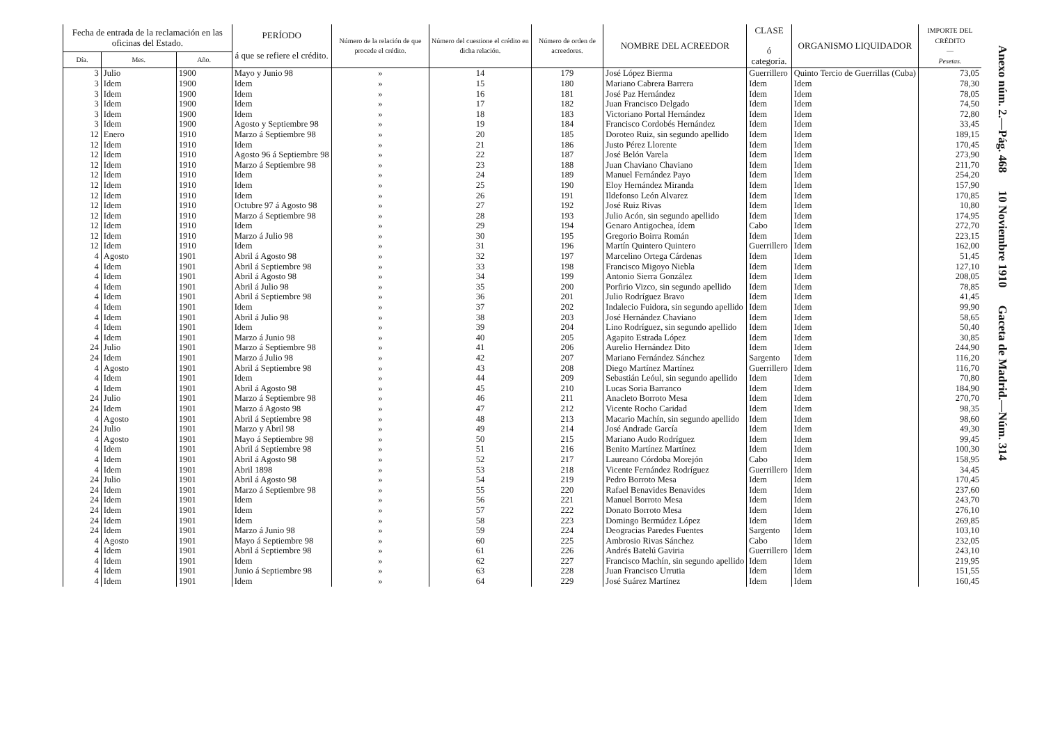| Fecha de entrada de la reclamación en las oficinas del Estado. | | | PERÍODO á que se refiere el crédito. | Número de la relación de que procede el crédito. | Número del cuestione el crédito en dicha relación. | Número de orden de acreedores. | NOMBRE DEL ACREEDOR | CLASE ó categoría. | ORGANISMO LIQUIDADOR | IMPORTE DEL CRÉDITO — Pesetas. |
| --- | --- | --- | --- | --- | --- | --- | --- | --- | --- | --- |
| Día. | Mes. | Año. | | | | | | | | |
| 3 | Julio | 1900 | Mayo y Junio 98 | » | 14 | 179 | José López Bierma | Guerrillero | Quinto Tercio de Guerrillas (Cuba) | 73,05 |
| 3 | Idem | 1900 | Idem | » | 15 | 180 | Mariano Cabrera Barrera | Idem | Idem | 78,30 |
| 3 | Idem | 1900 | Idem | » | 16 | 181 | José Paz Hernández | Idem | Idem | 78,05 |
| 3 | Idem | 1900 | Idem | » | 17 | 182 | Juan Francisco Delgado | Idem | Idem | 74,50 |
| 3 | Idem | 1900 | Idem | » | 18 | 183 | Victoriano Portal Hernández | Idem | Idem | 72,80 |
| 3 | Idem | 1900 | Agosto y Septiembre 98 | » | 19 | 184 | Francisco Cordobés Hernández | Idem | Idem | 33,45 |
| 12 | Enero | 1910 | Marzo á Septiembre 98 | » | 20 | 185 | Doroteo Ruiz, sin segundo apellido | Idem | Idem | 189,15 |
| 12 | Idem | 1910 | Idem | » | 21 | 186 | Justo Pérez Llorente | Idem | Idem | 170,45 |
| 12 | Idem | 1910 | Agosto 96 á Septiembre 98 | » | 22 | 187 | José Belón Varela | Idem | Idem | 273,90 |
| 12 | Idem | 1910 | Marzo á Septiembre 98 | » | 23 | 188 | Juan Chaviano Chaviano | Idem | Idem | 211,70 |
| 12 | Idem | 1910 | Idem | » | 24 | 189 | Manuel Fernández Payo | Idem | Idem | 254,20 |
| 12 | Idem | 1910 | Idem | » | 25 | 190 | Eloy Hernández Miranda | Idem | Idem | 157,90 |
| 12 | Idem | 1910 | Idem | » | 26 | 191 | Ildefonso León Alvarez | Idem | Idem | 170,85 |
| 12 | Idem | 1910 | Octubre 97 á Agosto 98 | » | 27 | 192 | José Ruiz Rivas | Idem | Idem | 10,80 |
| 12 | Idem | 1910 | Marzo á Septiembre 98 | » | 28 | 193 | Julio Acón, sin segundo apellido | Idem | Idem | 174,95 |
| 12 | Idem | 1910 | Idem | » | 29 | 194 | Genaro Antigochea, ídem | Cabo | Idem | 272,70 |
| 12 | Idem | 1910 | Marzo á Julio 98 | » | 30 | 195 | Gregorio Boirra Román | Idem | Idem | 223,15 |
| 12 | Idem | 1910 | Idem | » | 31 | 196 | Martín Quintero Quintero | Guerrillero | Idem | 162,00 |
| 4 | Agosto | 1901 | Abril á Agosto 98 | » | 32 | 197 | Marcelino Ortega Cárdenas | Idem | Idem | 51,45 |
| 4 | Idem | 1901 | Abril á Septiembre 98 | » | 33 | 198 | Francisco Migoyo Niebla | Idem | Idem | 127,10 |
| 4 | Idem | 1901 | Abril á Agosto 98 | » | 34 | 199 | Antonio Sierra González | Idem | Idem | 208,05 |
| 4 | Idem | 1901 | Abril á Julio 98 | » | 35 | 200 | Porfirio Vizco, sin segundo apellido | Idem | Idem | 78,85 |
| 4 | Idem | 1901 | Abril á Septiembre 98 | » | 36 | 201 | Julio Rodríguez Bravo | Idem | Idem | 41,45 |
| 4 | Idem | 1901 | Idem | » | 37 | 202 | Indalecio Fuidora, sin segundo apellido | Idem | Idem | 99,90 |
| 4 | Idem | 1901 | Abril á Julio 98 | » | 38 | 203 | José Hernández Chaviano | Idem | Idem | 58,65 |
| 4 | Idem | 1901 | Idem | » | 39 | 204 | Lino Rodríguez, sin segundo apellido | Idem | Idem | 50,40 |
| 4 | Idem | 1901 | Marzo á Junio 98 | » | 40 | 205 | Agapito Estrada López | Idem | Idem | 30,85 |
| 24 | Julio | 1901 | Marzo á Septiembre 98 | » | 41 | 206 | Aurelio Hernández Dito | Idem | Idem | 244,90 |
| 24 | Idem | 1901 | Marzo á Julio 98 | » | 42 | 207 | Mariano Fernández Sánchez | Sargento | Idem | 116,20 |
| 4 | Agosto | 1901 | Abril á Septiembre 98 | » | 43 | 208 | Diego Martínez Martínez | Guerrillero | Idem | 116,70 |
| 4 | Idem | 1901 | Idem | » | 44 | 209 | Sebastián Leóul, sin segundo apellido | Idem | Idem | 70,80 |
| 4 | Idem | 1901 | Abril á Agosto 98 | » | 45 | 210 | Lucas Soria Barranco | Idem | Idem | 184,90 |
| 24 | Julio | 1901 | Marzo á Septiembre 98 | » | 46 | 211 | Anacleto Borroto Mesa | Idem | Idem | 270,70 |
| 24 | Idem | 1901 | Marzo á Agosto 98 | » | 47 | 212 | Vicente Rocho Caridad | Idem | Idem | 98,35 |
| 4 | Agosto | 1901 | Abril á Septiembre 98 | » | 48 | 213 | Macario Machín, sin segundo apellido | Idem | Idem | 98,60 |
| 24 | Julio | 1901 | Marzo y Abril 98 | » | 49 | 214 | José Andrade García | Idem | Idem | 49,30 |
| 4 | Agosto | 1901 | Mayo á Septiembre 98 | » | 50 | 215 | Mariano Audo Rodríguez | Idem | Idem | 99,45 |
| 4 | Idem | 1901 | Abril á Septiembre 98 | » | 51 | 216 | Benito Martínez Martínez | Idem | Idem | 100,30 |
| 4 | Idem | 1901 | Abril á Agosto 98 | » | 52 | 217 | Laureano Córdoba Morejón | Cabo | Idem | 158,95 |
| 4 | Idem | 1901 | Abril 1898 | » | 53 | 218 | Vicente Fernández Rodríguez | Guerrillero | Idem | 34,45 |
| 24 | Julio | 1901 | Abril á Agosto 98 | » | 54 | 219 | Pedro Borroto Mesa | Idem | Idem | 170,45 |
| 24 | Idem | 1901 | Marzo á Septiembre 98 | » | 55 | 220 | Rafael Benavides Benavides | Idem | Idem | 237,60 |
| 24 | Idem | 1901 | Idem | » | 56 | 221 | Manuel Borroto Mesa | Idem | Idem | 243,70 |
| 24 | Idem | 1901 | Idem | » | 57 | 222 | Donato Borroto Mesa | Idem | Idem | 276,10 |
| 24 | Idem | 1901 | Idem | » | 58 | 223 | Domingo Bermúdez López | Idem | Idem | 269,85 |
| 24 | Idem | 1901 | Marzo á Junio 98 | » | 59 | 224 | Deogracias Paredes Fuentes | Sargento | Idem | 103,10 |
| 4 | Agosto | 1901 | Mayo á Septiembre 98 | » | 60 | 225 | Ambrosio Rivas Sánchez | Cabo | Idem | 232,05 |
| 4 | Idem | 1901 | Abril á Septiembre 98 | » | 61 | 226 | Andrés Batelú Gaviria | Guerrillero | Idem | 243,10 |
| 4 | Idem | 1901 | Idem | » | 62 | 227 | Francisco Machín, sin segundo apellido | Idem | Idem | 219,95 |
| 4 | Idem | 1901 | Junio á Septiembre 98 | » | 63 | 228 | Juan Francisco Urrutia | Idem | Idem | 151,55 |
| 4 | Idem | 1901 | Idem | » | 64 | 229 | José Suárez Martínez | Idem | Idem | 160,45 |
Anexo núm. 2.—Pág. 468 10 Noviembre 1910 Gaceta de Madrid.—Núm. 314